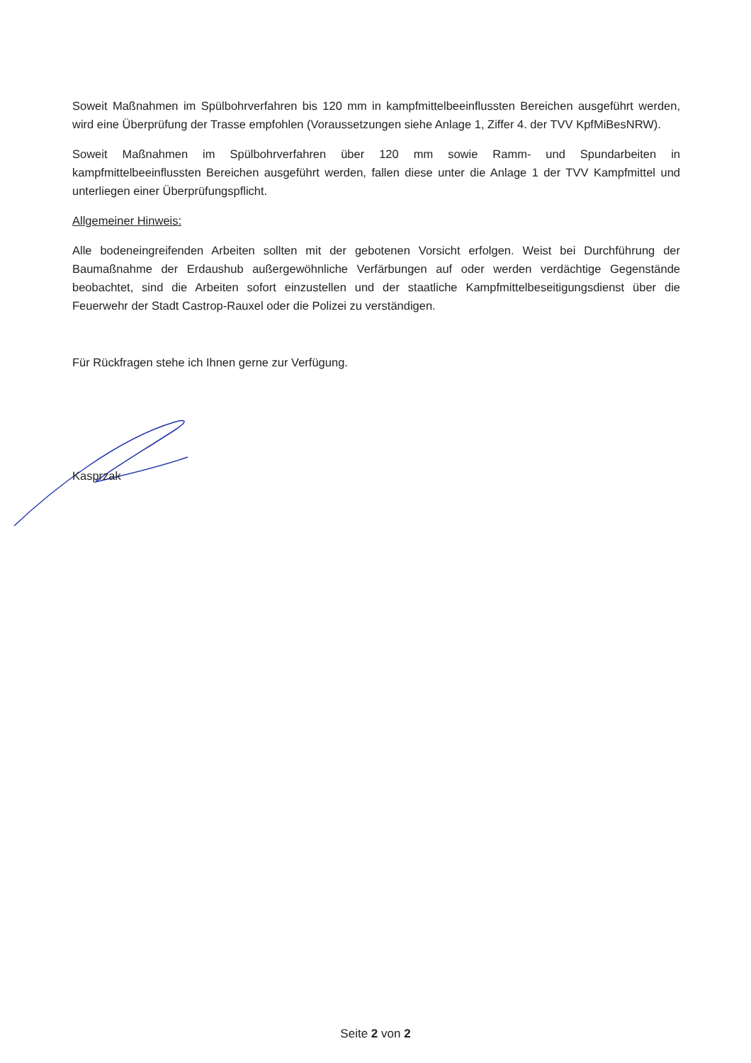Soweit Maßnahmen im Spülbohrverfahren bis 120 mm in kampfmittelbeeinflussten Bereichen ausgeführt werden, wird eine Überprüfung der Trasse empfohlen (Voraussetzungen siehe Anlage 1, Ziffer 4. der TVV KpfMiBesNRW).
Soweit Maßnahmen im Spülbohrverfahren über 120 mm sowie Ramm- und Spundarbeiten in kampfmittelbeeinflussten Bereichen ausgeführt werden, fallen diese unter die Anlage 1 der TVV Kampfmittel und unterliegen einer Überprüfungspflicht.
Allgemeiner Hinweis:
Alle bodeneingreifenden Arbeiten sollten mit der gebotenen Vorsicht erfolgen. Weist bei Durchführung der Baumaßnahme der Erdaushub außergewöhnliche Verfärbungen auf oder werden verdächtige Gegenstände beobachtet, sind die Arbeiten sofort einzustellen und der staatliche Kampfmittelbeseitigungsdienst über die Feuerwehr der Stadt Castrop-Rauxel oder die Polizei zu verständigen.
Für Rückfragen stehe ich Ihnen gerne zur Verfügung.
Kasprzak
Seite 2 von 2